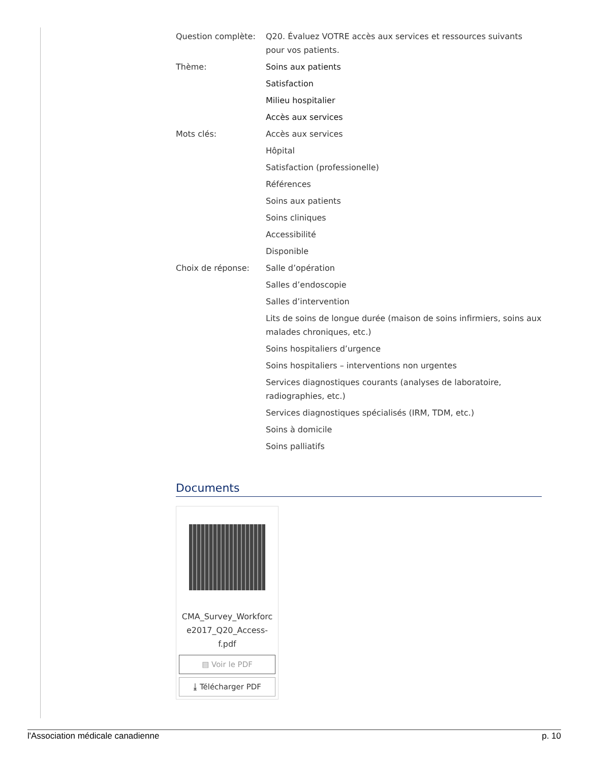| Question complète: | Q20. Évaluez VOTRE accès aux services et ressources suivants pour vos patients. |
| Thème: | Soins aux patients |
| | Satisfaction |
| | Milieu hospitalier |
| | Accès aux services |
| Mots clés: | Accès aux services |
| | Hôpital |
| | Satisfaction (professionelle) |
| | Références |
| | Soins aux patients |
| | Soins cliniques |
| | Accessibilité |
| | Disponible |
| Choix de réponse: | Salle d’opération |
| | Salles d’endoscopie |
| | Salles d’intervention |
| | Lits de soins de longue durée (maison de soins infirmiers, soins aux malades chroniques, etc.) |
| | Soins hospitaliers d’urgence |
| | Soins hospitaliers – interventions non urgentes |
| | Services diagnostiques courants (analyses de laboratoire, radiographies, etc.) |
| | Services diagnostiques spécialisés (IRM, TDM, etc.) |
| | Soins à domicile |
| | Soins palliatifs |
Documents
CMA_Survey_Workforc e2017_Q20_Access-f.pdf
▤ Voir le PDF
⤓ Télécharger PDF
l'Association médicale canadienne p. 10